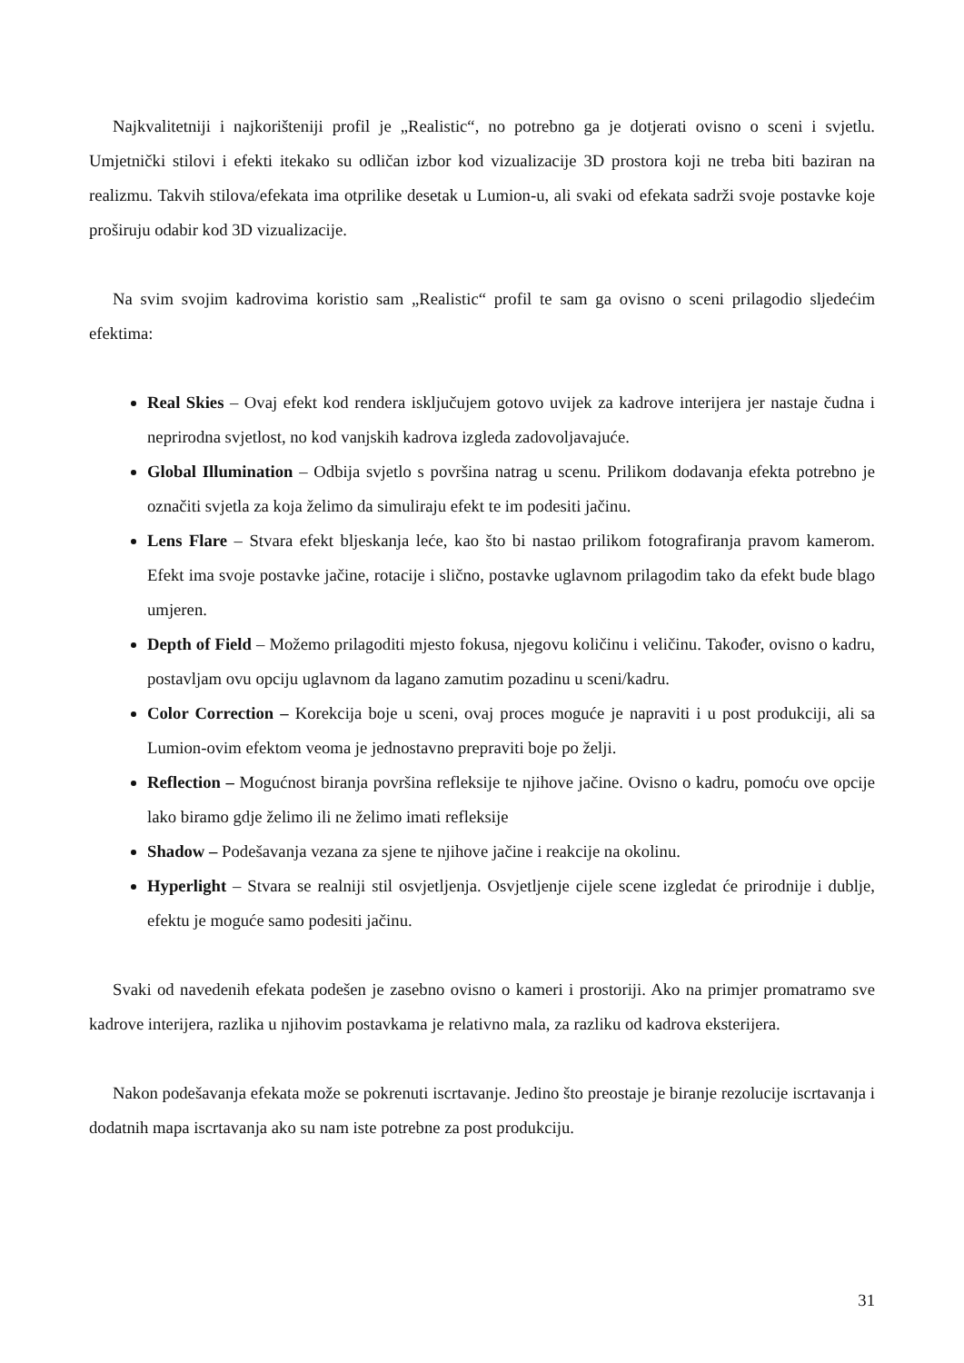Najkvalitetniji i najkorišteniji profil je „Realistic“, no potrebno ga je dotjerati ovisno o sceni i svjetlu. Umjetnički stilovi i efekti itekako su odličan izbor kod vizualizacije 3D prostora koji ne treba biti baziran na realizmu. Takvih stilova/efekata ima otprilike desetak u Lumion-u, ali svaki od efekata sadrži svoje postavke koje proširuju odabir kod 3D vizualizacije.
Na svim svojim kadrovima koristio sam „Realistic“ profil te sam ga ovisno o sceni prilagodio sljedećim efektima:
Real Skies – Ovaj efekt kod rendera isključujem gotovo uvijek za kadrove interijera jer nastaje čudna i neprirodna svjetlost, no kod vanjskih kadrova izgleda zadovoljavajuće.
Global Illumination – Odbija svjetlo s površina natrag u scenu. Prilikom dodavanja efekta potrebno je označiti svjetla za koja želimo da simuliraju efekt te im podesiti jačinu.
Lens Flare – Stvara efekt bljeskanja leće, kao što bi nastao prilikom fotografiranja pravom kamerom. Efekt ima svoje postavke jačine, rotacije i slično, postavke uglavnom prilagodim tako da efekt bude blago umjeren.
Depth of Field – Možemo prilagoditi mjesto fokusa, njegovu količinu i veličinu. Također, ovisno o kadru, postavljam ovu opciju uglavnom da lagano zamutim pozadinu u sceni/kadru.
Color Correction – Korekcija boje u sceni, ovaj proces moguće je napraviti i u post produkciji, ali sa Lumion-ovim efektom veoma je jednostavno prepraviti boje po želji.
Reflection – Mogućnost biranja površina refleksije te njihove jačine. Ovisno o kadru, pomoću ove opcije lako biramo gdje želimo ili ne želimo imati refleksije
Shadow – Podešavanja vezana za sjene te njihove jačine i reakcije na okolinu.
Hyperlight – Stvara se realniji stil osvjetljenja. Osvjetljenje cijele scene izgledat će prirodnije i dublje, efektu je moguće samo podesiti jačinu.
Svaki od navedenih efekata podešen je zasebno ovisno o kameri i prostoriji. Ako na primjer promatramo sve kadrove interijera, razlika u njihovim postavkama je relativno mala, za razliku od kadrova eksterijera.
Nakon podešavanja efekata može se pokrenuti iscrtavanje. Jedino što preostaje je biranje rezolucije iscrtavanja i dodatnih mapa iscrtavanja ako su nam iste potrebne za post produkciju.
31